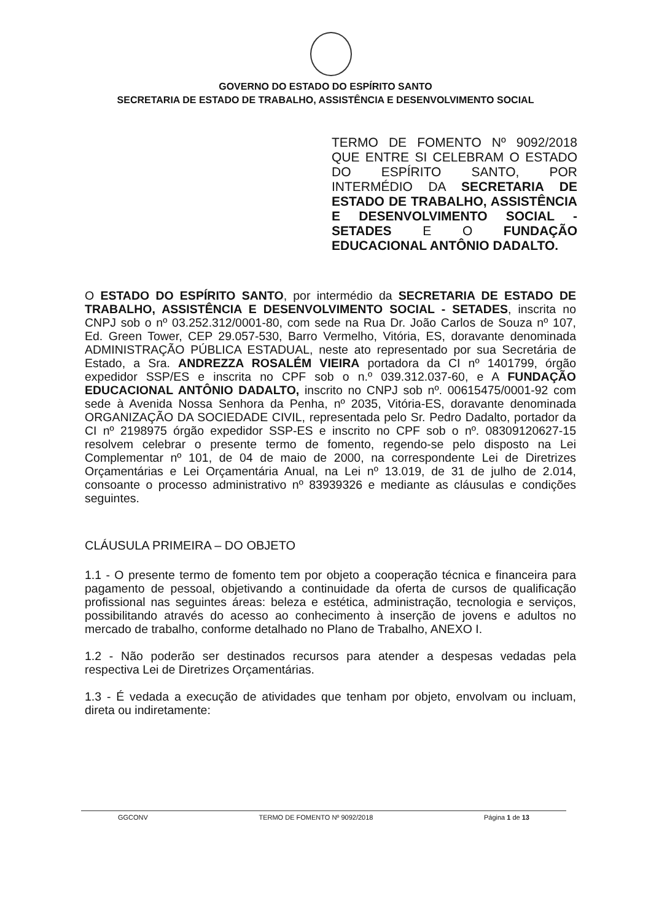GOVERNO DO ESTADO DO ESPÍRITO SANTO
SECRETARIA DE ESTADO DE TRABALHO, ASSISTÊNCIA E DESENVOLVIMENTO SOCIAL
TERMO DE FOMENTO Nº 9092/2018 QUE ENTRE SI CELEBRAM O ESTADO DO ESPÍRITO SANTO, POR INTERMÉDIO DA SECRETARIA DE ESTADO DE TRABALHO, ASSISTÊNCIA E DESENVOLVIMENTO SOCIAL - SETADES E O FUNDAÇÃO EDUCACIONAL ANTÔNIO DADALTO.
O ESTADO DO ESPÍRITO SANTO, por intermédio da SECRETARIA DE ESTADO DE TRABALHO, ASSISTÊNCIA E DESENVOLVIMENTO SOCIAL - SETADES, inscrita no CNPJ sob o nº 03.252.312/0001-80, com sede na Rua Dr. João Carlos de Souza nº 107, Ed. Green Tower, CEP 29.057-530, Barro Vermelho, Vitória, ES, doravante denominada ADMINISTRAÇÃO PÚBLICA ESTADUAL, neste ato representado por sua Secretária de Estado, a Sra. ANDREZZA ROSALÉM VIEIRA portadora da CI nº 1401799, órgão expedidor SSP/ES e inscrita no CPF sob o n.º 039.312.037-60, e A FUNDAÇÃO EDUCACIONAL ANTÔNIO DADALTO, inscrito no CNPJ sob nº. 00615475/0001-92 com sede à Avenida Nossa Senhora da Penha, nº 2035, Vitória-ES, doravante denominada ORGANIZAÇÃO DA SOCIEDADE CIVIL, representada pelo Sr. Pedro Dadalto, portador da CI nº 2198975 órgão expedidor SSP-ES e inscrito no CPF sob o nº. 08309120627-15 resolvem celebrar o presente termo de fomento, regendo-se pelo disposto na Lei Complementar nº 101, de 04 de maio de 2000, na correspondente Lei de Diretrizes Orçamentárias e Lei Orçamentária Anual, na Lei nº 13.019, de 31 de julho de 2.014, consoante o processo administrativo nº 83939326 e mediante as cláusulas e condições seguintes.
CLÁUSULA PRIMEIRA – DO OBJETO
1.1 - O presente termo de fomento tem por objeto a cooperação técnica e financeira para pagamento de pessoal, objetivando a continuidade da oferta de cursos de qualificação profissional nas seguintes áreas: beleza e estética, administração, tecnologia e serviços, possibilitando através do acesso ao conhecimento à inserção de jovens e adultos no mercado de trabalho, conforme detalhado no Plano de Trabalho, ANEXO I.
1.2 - Não poderão ser destinados recursos para atender a despesas vedadas pela respectiva Lei de Diretrizes Orçamentárias.
1.3 - É vedada a execução de atividades que tenham por objeto, envolvam ou incluam, direta ou indiretamente:
GGCONV TERMO DE FOMENTO Nº 9092/2018 Página 1 de 13